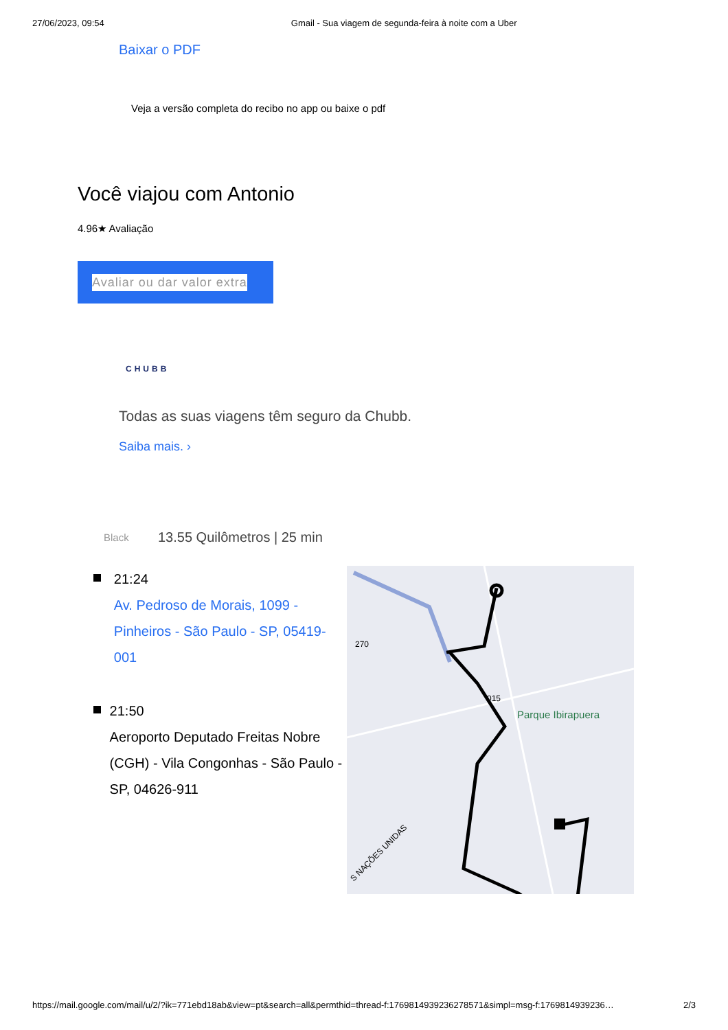27/06/2023, 09:54 Gmail - Sua viagem de segunda-feira à noite com a Uber
Baixar o PDF
Veja a versão completa do recibo no app ou baixe o pdf
Você viajou com Antonio
4.96★ Avaliação
Avaliar ou dar valor extra
CHUBB
Todas as suas viagens têm seguro da Chubb.
Saiba mais. ›
Black 13.55 Quilômetros | 25 min
21:24
Av. Pedroso de Morais, 1099 - Pinheiros - São Paulo - SP, 05419-001
21:50
Aeroporto Deputado Freitas Nobre (CGH) - Vila Congonhas - São Paulo - SP, 04626-911
270
015
Parque Ibirapuera
S NAÇÕES UNIDAS
https://mail.google.com/mail/u/2/?ik=771ebd18ab&view=pt&search=all&permthid=thread-f:1769814939236278571&simpl=msg-f:1769814939236… 2/3